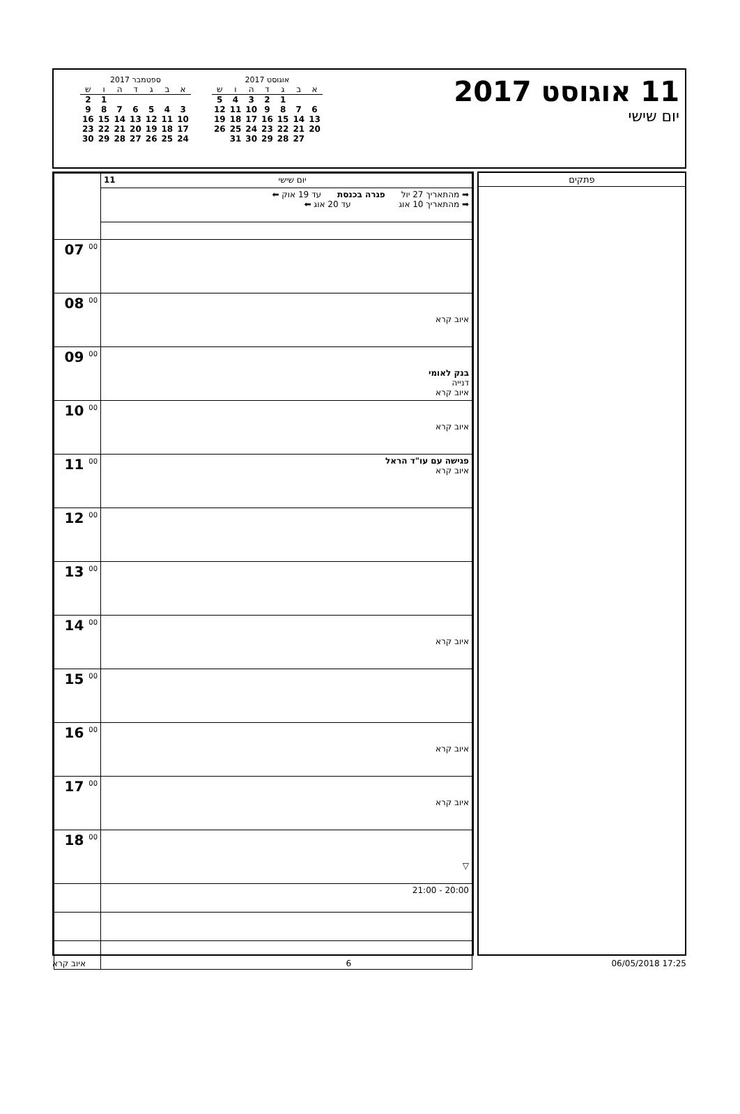11 אוגוסט 2017
יום שישי
ספטמבר 2017
| ש | ו | ה | ד | ג | ב | א |
| --- | --- | --- | --- | --- | --- | --- |
| 2 | 1 | | | | | |
| 9 | 8 | 7 | 6 | 5 | 4 | 3 |
| 16 | 15 | 14 | 13 | 12 | 11 | 10 |
| 23 | 22 | 21 | 20 | 19 | 18 | 17 |
| 30 | 29 | 28 | 27 | 26 | 25 | 24 |
אוגוסט 2017
| ש | ו | ה | ד | ג | ב | א |
| --- | --- | --- | --- | --- | --- | --- |
| 5 | 4 | 3 | 2 | 1 | | |
| 12 | 11 | 10 | 9 | 8 | 7 | 6 |
| 19 | 18 | 17 | 16 | 15 | 14 | 13 |
| 26 | 25 | 24 | 23 | 22 | 21 | 20 |
| | 31 | 30 | 29 | 28 | 27 | |
| | 11 יום שישי |
| | ➡ מהתאריך 27 יול פגרה בכנסת עד 19 אוק ⬅ ➡ מהתאריך 10 אוג עד 20 אוג ⬅ |
| 07 <sup>00</sup> | |
| 08 <sup>00</sup> | איוב קרא |
| 09 <sup>00</sup> | בנק לאומי דנייה איוב קרא |
| 10 <sup>00</sup> | איוב קרא |
| 11 <sup>00</sup> | פגישה עם עו"ד הראל איוב קרא |
| 12 <sup>00</sup> | |
| 13 <sup>00</sup> | |
| 14 <sup>00</sup> | איוב קרא |
| 15 <sup>00</sup> | |
| 16 <sup>00</sup> | איוב קרא |
| 17 <sup>00</sup> | איוב קרא |
| 18 <sup>00</sup> | ▽ |
| | 20:00 - 21:00 |
פתקים
איוב קרא 6 06/05/2018 17:25